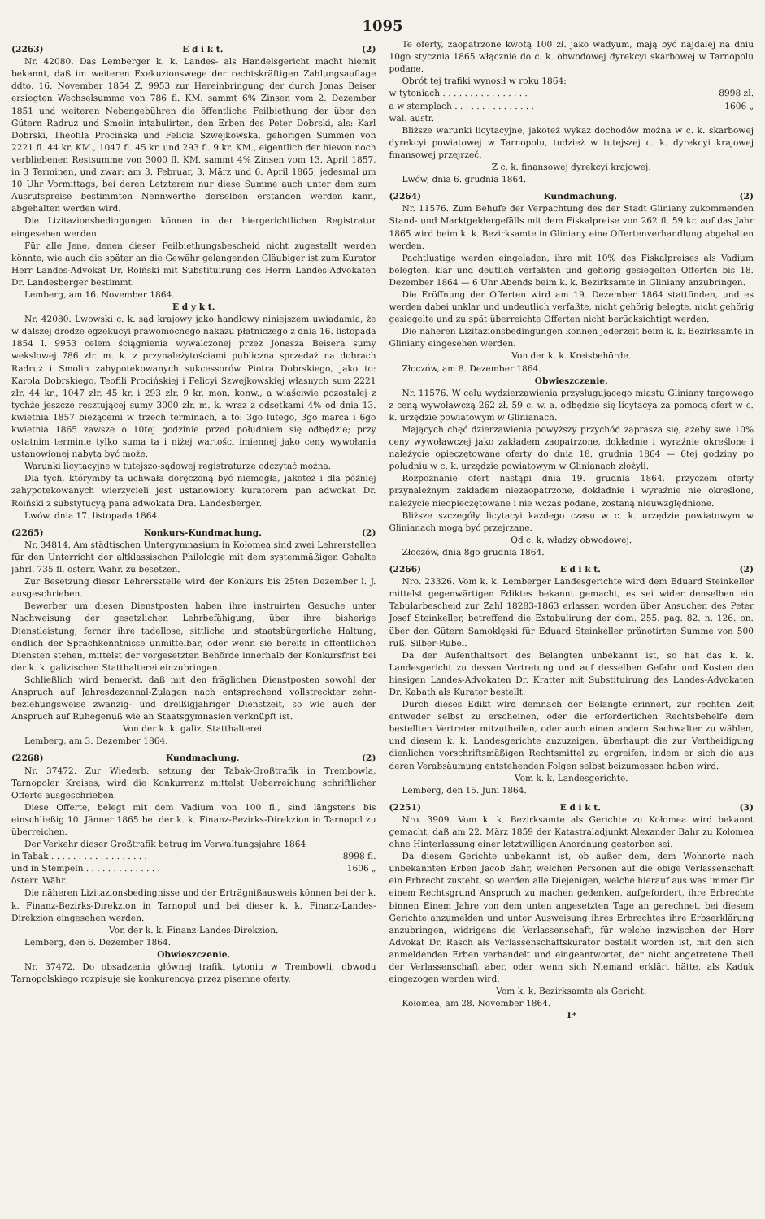1095
(2263) E d i k t. (2)
Nr. 42080. Das Lemberger k. k. Landes- als Handelsgericht macht hiemit bekannt, daß im weiteren Exekuzionswege der rechtskräftigen Zahlungsauflage ddto. 16. November 1854 Z. 9953 zur Hereinbringung der durch Jonas Beiser ersiegten Wechselsumme von 786 fl. KM. sammt 6% Zinsen vom 2. Dezember 1851 und weiteren Nebengebühren die öffentliche Feilbiethung der über den Gütern Radruż und Smolin intabulirten, den Erben des Peter Dobrski, als: Karl Dobrski, Theofila Procińska und Felicia Szwejkowska, gehörigen Summen von 2221 fl. 44 kr. KM., 1047 fl. 45 kr. und 293 fl. 9 kr. KM., eigentlich der hievon noch verbliebenen Restsumme von 3000 fl. KM. sammt 4% Zinsen vom 13. April 1857, in 3 Terminen, und zwar: am 3. Februar, 3. März und 6. April 1865, jedesmal um 10 Uhr Vormittags, bei deren Letzterem nur diese Summe auch unter dem zum Ausrufspreise bestimmten Nennwerthe derselben erstanden werden kann, abgehalten werden wird.
Die Lizitazionsbedingungen können in der hiergerichtlichen Registratur eingesehen werden.
Für alle Jene, denen dieser Feilbiethungsbescheid nicht zugestellt werden könnte, wie auch die später an die Gewähr gelangenden Gläubiger ist zum Kurator Herr Landes-Advokat Dr. Roiński mit Substituirung des Herrn Landes-Advokaten Dr. Landesberger bestimmt.
Lemberg, am 16. November 1864.
E d y k t.
Nr. 42080. Lwowski c. k. sąd krajowy jako handlowy niniejszem uwiadamia, że w dalszej drodze egzekucyi prawomocnego nakazu płatniczego z dnia 16. listopada 1854 l. 9953 celem ściągnienia wywalczonej przez Jonasza Beisera sumy wekslowej 786 złr. m. k. z przynależytościami publiczna sprzedaż na dobrach Radruż i Smolin zahypotekowanych sukcessorów Piotra Dobrskiego, jako to: Karola Dobrskiego, Teofili Procińskiej i Felicyi Szwejkowskiej własnych sum 2221 złr. 44 kr., 1047 złr. 45 kr. i 293 złr. 9 kr. mon. konw., a właściwie pozostałej z tychże jeszcze resztującej sumy 3000 złr. m. k. wraz z odsetkami 4% od dnia 13. kwietnia 1857 bieżącemi w trzech terminach, a to: 3go lutego, 3go marca i 6go kwietnia 1865 zawsze o 10tej godzinie przed południem się odbędzie; przy ostatnim terminie tylko suma ta i niżej wartości imiennej jako ceny wywołania ustanowionej nabytą być może.
Warunki licytacyjne w tutejszo-sądowej registraturze odczytać można.
Dla tych, którymby ta uchwała doręczoną być niemogła, jakoteż i dla później zahypotekowanych wierzycieli jest ustanowiony kuratorem pan adwokat Dr. Roiński z substytucyą pana adwokata Dra. Landesberger.
Lwów, dnia 17. listopada 1864.
(2265) Konkurs-Kundmachung. (2)
Nr. 34814. Am städtischen Untergymnasium in Kołomea sind zwei Lehrerstellen für den Unterricht der altklassischen Philologie mit dem systemmäßigen Gehalte jährl. 735 fl. österr. Währ. zu besetzen.
Zur Besetzung dieser Lehrersstelle wird der Konkurs bis 25ten Dezember l. J. ausgeschrieben.
Bewerber um diesen Dienstposten haben ihre instruirten Gesuche unter Nachweisung der gesetzlichen Lehrbefähigung, über ihre bisherige Dienstleistung, ferner ihre tadellose, sittliche und staatsbürgerliche Haltung, endlich der Sprachkenntnisse unmittelbar, oder wenn sie bereits in öffentlichen Diensten stehen, mittelst der vorgesetzten Behörde innerhalb der Konkursfrist bei der k. k. galizischen Statthalterei einzubringen.
Schließlich wird bemerkt, daß mit den fräglichen Dienstposten sowohl der Anspruch auf Jahresdezennal-Zulagen nach entsprechend vollstreckter zehn- beziehungsweise zwanzig- und dreißigjähriger Dienstzeit, so wie auch der Anspruch auf Ruhegenuß wie an Staatsgymnasien verknüpft ist.
Von der k. k. galiz. Statthalterei.
Lemberg, am 3. Dezember 1864.
(2268) Kundmachung. (2)
Nr. 37472. Zur Wiederb. setzung der Tabak-Großtrafik in Trembowla, Tarnopoler Kreises, wird die Konkurrenz mittelst Ueberreichung schriftlicher Offerte ausgeschrieben.
Diese Offerte, belegt mit dem Vadium von 100 fl., sind längstens bis einschließig 10. Jänner 1865 bei der k. k. Finanz-Bezirks-Direkzion in Tarnopol zu überreichen.
Der Verkehr dieser Großtrafik betrug im Verwaltungsjahre 1864
in Tabak . . . . . . . . . . . . . . . . . . 8998 fl.
und in Stempeln . . . . . . . . . . . . . . 1606 „
österr. Währ.
Die näheren Lizitazionsbedingnisse und der Erträgnißausweis können bei der k. k. Finanz-Bezirks-Direkzion in Tarnopol und bei dieser k. k. Finanz-Landes-Direkzion eingesehen werden.
Von der k. k. Finanz-Landes-Direkzion.
Lemberg, den 6. Dezember 1864.
Obwieszczenie.
Nr. 37472. Do obsadzenia głównej trafiki tytoniu w Trembowli, obwodu Tarnopolskiego rozpisuje się konkurencya przez pisemne oferty.
Te oferty, zaopatrzone kwotą 100 zł. jako wadyum, mają być najdalej na dniu 10go stycznia 1865 włącznie do c. k. obwodowej dyrekcyi skarbowej w Tarnopolu podane.
Obrót tej trafiki wynosił w roku 1864:
w tytoniach . . . . . . . . . . . . . . . . 8998 zł.
a w stemplach . . . . . . . . . . . . . . . 1606 „
wal. austr.
Bliższe warunki licytacyjne, jakoteż wykaz dochodów można w c. k. skarbowej dyrekcyi powiatowej w Tarnopolu, tudzież w tutejszej c. k. dyrekcyi krajowej finansowej przejrzeć.
Z c. k. finansowej dyrekcyi krajowej.
Lwów, dnia 6. grudnia 1864.
(2264) Kundmachung. (2)
Nr. 11576. Zum Behufe der Verpachtung des der Stadt Gliniany zukommenden Stand- und Marktgeldergefälls mit dem Fiskalpreise von 262 fl. 59 kr. auf das Jahr 1865 wird beim k. k. Bezirksamte in Gliniany eine Offertenverhandlung abgehalten werden.
Pachtlustige werden eingeladen, ihre mit 10% des Fiskalpreises als Vadium belegten, klar und deutlich verfaßten und gehörig gesiegelten Offerten bis 18. Dezember 1864 — 6 Uhr Abends beim k. k. Bezirksamte in Gliniany anzubringen.
Die Eröffnung der Offerten wird am 19. Dezember 1864 stattfinden, und es werden dabei unklar und undeutlich verfaßte, nicht gehörig belegte, nicht gehörig gesiegelte und zu spät überreichte Offerten nicht berücksichtigt werden.
Die näheren Lizitazionsbedingungen können jederzeit beim k. k. Bezirksamte in Gliniany eingesehen werden.
Von der k. k. Kreisbehörde.
Złoczów, am 8. Dezember 1864.
Obwieszczenie.
Nr. 11576. W celu wydzierzawienia przysługującego miastu Gliniany targowego z ceną wywoławczą 262 zł. 59 c. w. a. odbędzie się licytacya za pomocą ofert w c. k. urzędzie powiatowym w Glinianach.
Mających chęć dzierzawienia powyższy przychód zaprasza się, ażeby swe 10% ceny wywoławczej jako zakładem zaopatrzone, dokładnie i wyraźnie określone i należycie opieczętowane oferty do dnia 18. grudnia 1864 — 6tej godziny po południu w c. k. urzędzie powiatowym w Glinianach złożyli.
Rozpoznanie ofert nastąpi dnia 19. grudnia 1864, przyczem oferty przynależnym zakładem niezaopatrzone, dokładnie i wyraźnie nie określone, należycie nieopieczętowane i nie wczas podane, zostaną nieuwzględnione.
Bliższe szczegóły licytacyi każdego czasu w c. k. urzędzie powiatowym w Glinianach mogą być przejrzane.
Od c. k. władzy obwodowej.
Złoczów, dnia 8go grudnia 1864.
(2266) E d i k t. (2)
Nro. 23326. Vom k. k. Lemberger Landesgerichte wird dem Eduard Steinkeller mittelst gegenwärtigen Ediktes bekannt gemacht, es sei wider denselben ein Tabularbescheid zur Zahl 18283-1863 erlassen worden über Ansuchen des Peter Josef Steinkeller, betreffend die Extabulirung der dom. 255. pag. 82. n. 126. on. über den Gütern Samoklęski für Eduard Steinkeller pränotirten Summe von 500 ruß. Silber-Rubel.
Da der Aufenthaltsort des Belangten unbekannt ist, so hat das k. k. Landesgericht zu dessen Vertretung und auf desselben Gefahr und Kosten den hiesigen Landes-Advokaten Dr. Kratter mit Substituirung des Landes-Advokaten Dr. Kabath als Kurator bestellt.
Durch dieses Edikt wird demnach der Belangte erinnert, zur rechten Zeit entweder selbst zu erscheinen, oder die erforderlichen Rechtsbehelfe dem bestellten Vertreter mitzutheilen, oder auch einen andern Sachwalter zu wählen, und diesem k. k. Landesgerichte anzuzeigen, überhaupt die zur Vertheidigung dienlichen vorschriftsmäßigen Rechtsmittel zu ergreifen, indem er sich die aus deren Verabsäumung entstehenden Folgen selbst beizumessen haben wird.
Vom k. k. Landesgerichte.
Lemberg, den 15. Juni 1864.
(2251) E d i k t. (3)
Nro. 3909. Vom k. k. Bezirksamte als Gerichte zu Kołomea wird bekannt gemacht, daß am 22. März 1859 der Katastraladjunkt Alexander Bahr zu Kołomea ohne Hinterlassung einer letztwilligen Anordnung gestorben sei.
Da diesem Gerichte unbekannt ist, ob außer dem, dem Wohnorte nach unbekannten Erben Jacob Bahr, welchen Personen auf die obige Verlassenschaft ein Erbrecht zusteht, so werden alle Diejenigen, welche hierauf aus was immer für einem Rechtsgrund Anspruch zu machen gedenken, aufgefordert, ihre Erbrechte binnen Einem Jahre von dem unten angesetzten Tage an gerechnet, bei diesem Gerichte anzumelden und unter Ausweisung ihres Erbrechtes ihre Erbserklärung anzubringen, widrigens die Verlassenschaft, für welche inzwischen der Herr Advokat Dr. Rasch als Verlassenschaftskurator bestellt worden ist, mit den sich anmeldenden Erben verhandelt und eingeantwortet, der nicht angetretene Theil der Verlassenschaft aber, oder wenn sich Niemand erklärt hätte, als Kaduk eingezogen werden wird.
Vom k. k. Bezirksamte als Gericht.
Kołomea, am 28. November 1864.
1*